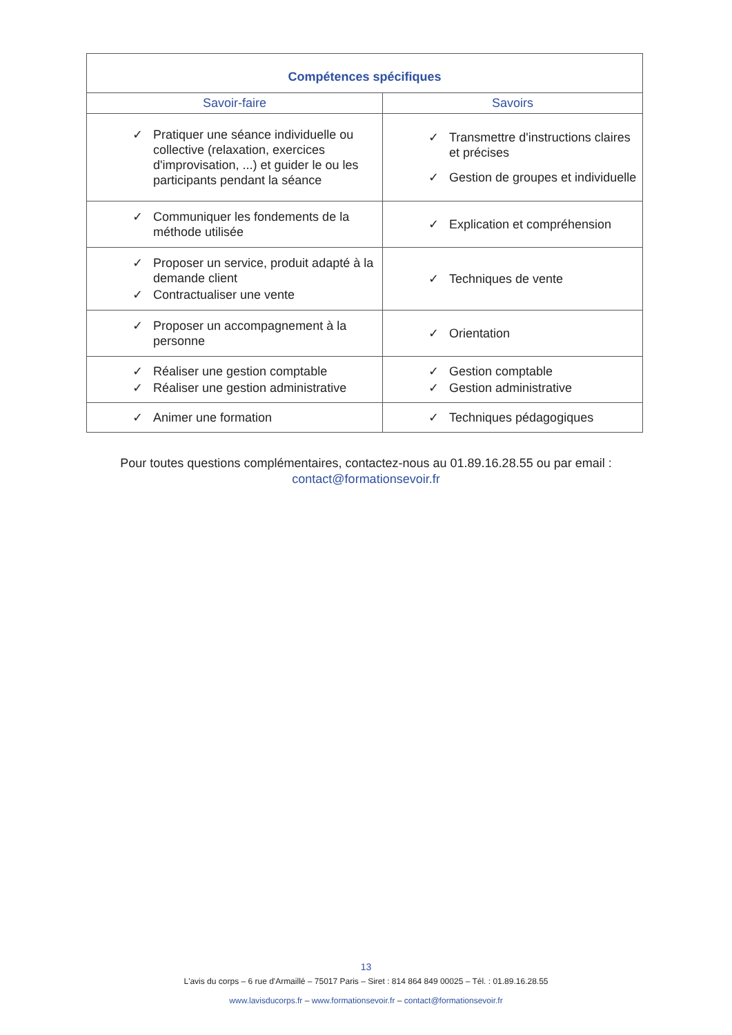| Compétences spécifiques | |
| --- | --- |
| Savoir-faire | Savoirs |
| ✓ Pratiquer une séance individuelle ou collective (relaxation, exercices d'improvisation, ...) et guider le ou les participants pendant la séance | ✓ Transmettre d'instructions claires et précises ✓ Gestion de groupes et individuelle |
| ✓ Communiquer les fondements de la méthode utilisée | ✓ Explication et compréhension |
| ✓ Proposer un service, produit adapté à la demande client ✓ Contractualiser une vente | ✓ Techniques de vente |
| ✓ Proposer un accompagnement à la personne | ✓ Orientation |
| ✓ Réaliser une gestion comptable ✓ Réaliser une gestion administrative | ✓ Gestion comptable ✓ Gestion administrative |
| ✓ Animer une formation | ✓ Techniques pédagogiques |
Pour toutes questions complémentaires, contactez-nous au 01.89.16.28.55 ou par email :
contact@formationsevoir.fr
13
L'avis du corps – 6 rue d'Armaillé – 75017 Paris – Siret : 814 864 849 00025 – Tél. : 01.89.16.28.55
www.lavisducorps.fr – www.formationsevoir.fr – contact@formationsevoir.fr